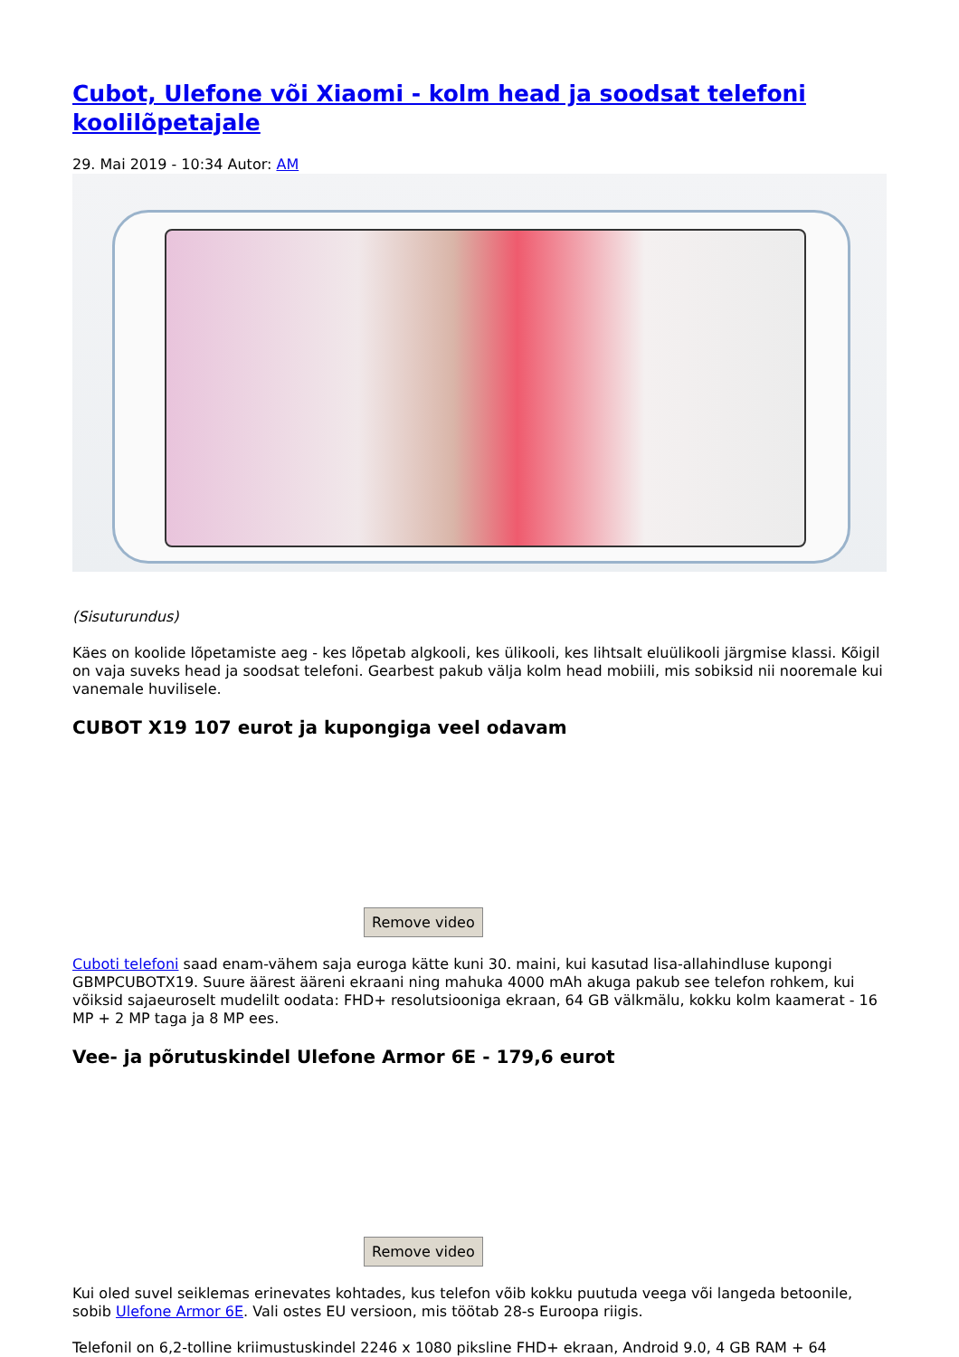Cubot, Ulefone või Xiaomi - kolm head ja soodsat telefoni koolilõpetajale
29. Mai 2019 - 10:34 Autor: AM
(Sisuturundus)
Käes on koolide lõpetamiste aeg - kes lõpetab algkooli, kes ülikooli, kes lihtsalt eluülikooli järgmise klassi. Kõigil on vaja suveks head ja soodsat telefoni. Gearbest pakub välja kolm head mobiili, mis sobiksid nii nooremale kui vanemale huvilisele.
CUBOT X19 107 eurot ja kupongiga veel odavam
Remove video
Cuboti telefoni saad enam-vähem saja euroga kätte kuni 30. maini, kui kasutad lisa-allahindluse kupongi GBMPCUBOTX19. Suure äärest ääreni ekraani ning mahuka 4000 mAh akuga pakub see telefon rohkem, kui võiksid sajaeuroselt mudelilt oodata: FHD+ resolutsiooniga ekraan, 64 GB välkmälu, kokku kolm kaamerat - 16 MP + 2 MP taga ja 8 MP ees.
Vee- ja põrutuskindel Ulefone Armor 6E - 179,6 eurot
Remove video
Kui oled suvel seiklemas erinevates kohtades, kus telefon võib kokku puutuda veega või langeda betoonile, sobib Ulefone Armor 6E. Vali ostes EU versioon, mis töötab 28-s Euroopa riigis.
Telefonil on 6,2-tolline kriimustuskindel 2246 x 1080 piksline FHD+ ekraan, Android 9.0, 4 GB RAM + 64